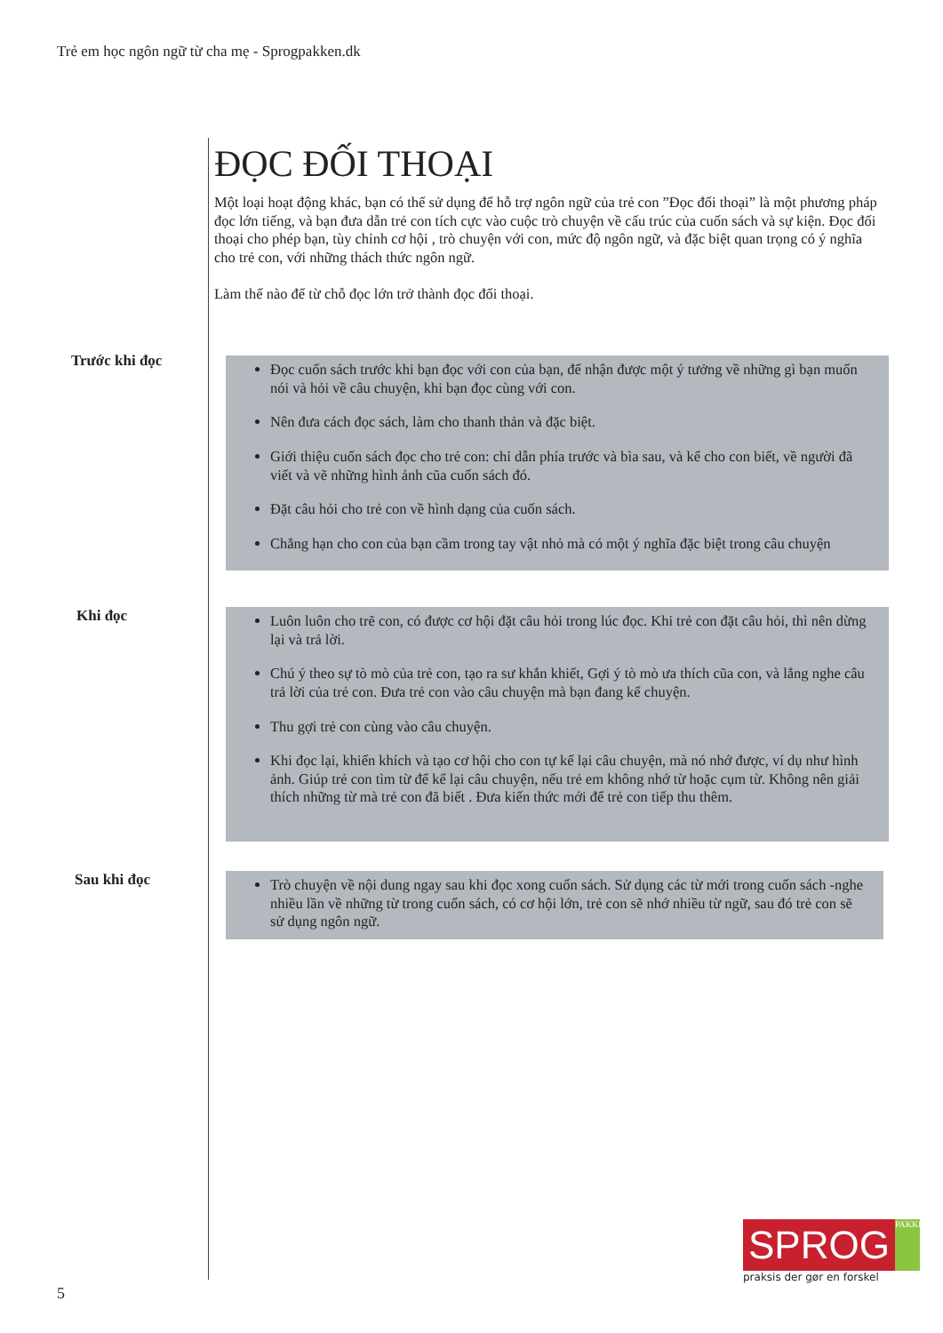Trẻ em học ngôn ngữ từ cha mẹ - Sprogpakken.dk
ĐỌC ĐỐI THOẠI
Một loại hoạt động khác, bạn có thể sử dụng để hỗ trợ ngôn ngữ của trẻ con ”Đọc đối thoại” là một phương pháp đọc lớn tiếng, và bạn đưa dẫn trẻ con tích cực vào cuộc trò chuyện về cấu trúc của cuốn sách và sự kiện. Đọc đối thoại cho phép bạn, tùy chỉnh cơ hội , trò chuyện với con, mức độ ngôn ngữ, và đặc biệt quan trọng có ý nghĩa cho trẻ con, với những thách thức ngôn ngữ.
Làm thế nào để từ chỗ đọc lớn trở thành đọc đối thoại.
Trước khi đọc
Đọc cuốn sách trước khi bạn đọc với con của bạn, để nhận được một ý tưởng về những gì bạn muốn nói và hỏi về câu chuyện, khi bạn đọc cùng với con.
Nên đưa cách đọc sách, làm cho thanh thản và đặc biệt.
Giới thiệu cuốn sách đọc cho trẻ con: chỉ dẫn phía trước và bìa sau, và kể cho con biết, về người đã viết và vẽ những hình ảnh cũa cuốn sách đó.
Đặt câu hỏi cho trẻ con về hình dạng của cuốn sách.
Chẳng hạn cho con của bạn cầm trong tay vật nhỏ mà có một ý nghĩa đặc biệt trong câu chuyện
Khi đọc
Luôn luôn cho trẽ con, có được cơ hội đặt câu hỏi trong lúc đọc. Khi trẻ con đặt câu hỏi, thì nên dừng lại và trả lời.
Chú ý theo sự tò mò của trẻ con, tạo ra sư khắn khiết, Gợi ý tò mò ưa thích cũa con, và lắng nghe câu trả lời của trẻ con. Đưa trẻ con vào câu chuyện mà bạn đang kể chuyện.
Thu gợi trẻ con cùng vào câu chuyện.
Khi đọc lại, khiến khích và tạo cơ hội cho con tự kể lại câu chuyện, mà nó nhớ được, ví dụ như hình ảnh. Giúp trẻ con tìm từ để kể lại câu chuyện, nếu trẻ em không nhớ từ hoặc cụm từ. Không nên giải thích những từ mà trẻ con đã biết . Đưa kiến thức mới để trẻ con tiếp thu thêm.
Sau khi đọc
Trò chuyện về nội dung ngay sau khi đọc xong cuốn sách. Sử dụng các từ mới trong cuốn sách -nghe nhiều lần về những từ trong cuốn sách, có cơ hội lớn, trẻ con sẽ nhớ nhiều từ ngữ, sau đó trẻ con sẽ sử dụng ngôn ngữ.
SPROG PAKKEN
praksis der gør en forskel
5